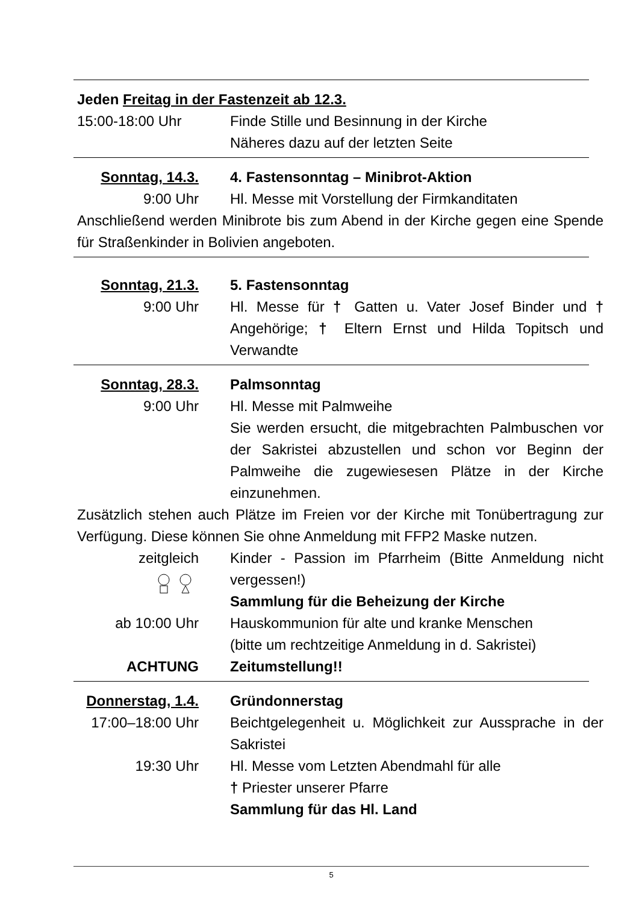Jeden Freitag in der Fastenzeit ab 12.3.
15:00-18:00 Uhr
Finde Stille und Besinnung in der Kirche
Näheres dazu auf der letzten Seite
Sonntag, 14.3. 4. Fastensonntag – Minibrot-Aktion
9:00 Uhr Hl. Messe mit Vorstellung der Firmkanditaten
Anschließend werden Minibrote bis zum Abend in der Kirche gegen eine Spende für Straßenkinder in Bolivien angeboten.
Sonntag, 21.3. 5. Fastensonntag
9:00 Uhr Hl. Messe für † Gatten u. Vater Josef Binder und † Angehörige; † Eltern Ernst und Hilda Topitsch und Verwandte
Sonntag, 28.3. Palmsonntag
9:00 Uhr Hl. Messe mit Palmweihe
Sie werden ersucht, die mitgebrachten Palmbuschen vor der Sakristei abzustellen und schon vor Beginn der Palmweihe die zugewiesesen Plätze in der Kirche einzunehmen.
Zusätzlich stehen auch Plätze im Freien vor der Kirche mit Tonübertragung zur Verfügung. Diese können Sie ohne Anmeldung mit FFP2 Maske nutzen.
zeitgleich
Kinder - Passion im Pfarrheim (Bitte Anmeldung nicht vergessen!)
Sammlung für die Beheizung der Kirche
ab 10:00 Uhr Hauskommunion für alte und kranke Menschen
(bitte um rechtzeitige Anmeldung in d. Sakristei)
ACHTUNG Zeitumstellung!!
Donnerstag, 1.4.
Gründonnerstag
17:00–18:00 Uhr
Beichtgelegenheit u. Möglichkeit zur Aussprache in der Sakristei
19:30 Uhr Hl. Messe vom Letzten Abendmahl für alle
† Priester unserer Pfarre
Sammlung für das Hl. Land
5